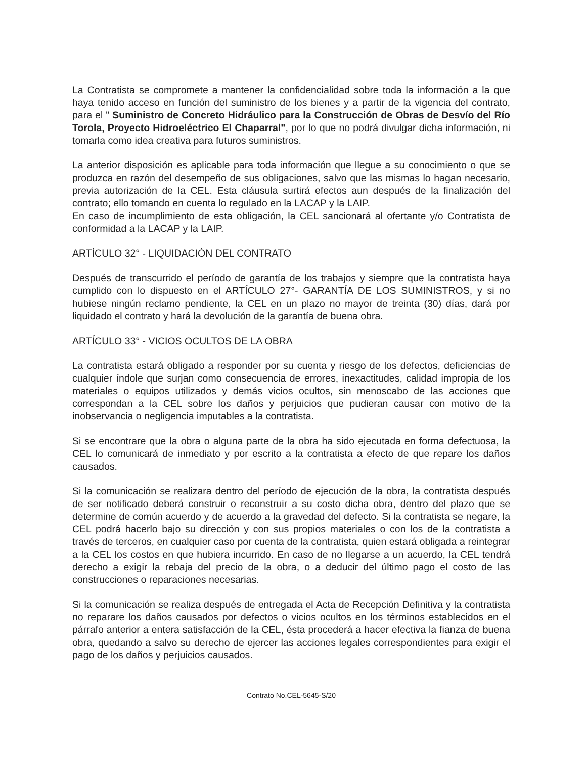La Contratista se compromete a mantener la confidencialidad sobre toda la información a la que haya tenido acceso en función del suministro de los bienes y a partir de la vigencia del contrato, para el " Suministro de Concreto Hidráulico para la Construcción de Obras de Desvío del Río Torola, Proyecto Hidroeléctrico El Chaparral", por lo que no podrá divulgar dicha información, ni tomarla como idea creativa para futuros suministros.
La anterior disposición es aplicable para toda información que llegue a su conocimiento o que se produzca en razón del desempeño de sus obligaciones, salvo que las mismas lo hagan necesario, previa autorización de la CEL. Esta cláusula surtirá efectos aun después de la finalización del contrato; ello tomando en cuenta lo regulado en la LACAP y la LAIP.
En caso de incumplimiento de esta obligación, la CEL sancionará al ofertante y/o Contratista de conformidad a la LACAP y la LAIP.
ARTÍCULO 32° - LIQUIDACIÓN DEL CONTRATO
Después de transcurrido el período de garantía de los trabajos y siempre que la contratista haya cumplido con lo dispuesto en el ARTÍCULO 27°- GARANTÍA DE LOS SUMINISTROS, y si no hubiese ningún reclamo pendiente, la CEL en un plazo no mayor de treinta (30) días, dará por liquidado el contrato y hará la devolución de la garantía de buena obra.
ARTÍCULO 33° - VICIOS OCULTOS DE LA OBRA
La contratista estará obligado a responder por su cuenta y riesgo de los defectos, deficiencias de cualquier índole que surjan como consecuencia de errores, inexactitudes, calidad impropia de los materiales o equipos utilizados y demás vicios ocultos, sin menoscabo de las acciones que correspondan a la CEL sobre los daños y perjuicios que pudieran causar con motivo de la inobservancia o negligencia imputables a la contratista.
Si se encontrare que la obra o alguna parte de la obra ha sido ejecutada en forma defectuosa, la CEL lo comunicará de inmediato y por escrito a la contratista a efecto de que repare los daños causados.
Si la comunicación se realizara dentro del período de ejecución de la obra, la contratista después de ser notificado deberá construir o reconstruir a su costo dicha obra, dentro del plazo que se determine de común acuerdo y de acuerdo a la gravedad del defecto. Si la contratista se negare, la CEL podrá hacerlo bajo su dirección y con sus propios materiales o con los de la contratista a través de terceros, en cualquier caso por cuenta de la contratista, quien estará obligada a reintegrar a la CEL los costos en que hubiera incurrido. En caso de no llegarse a un acuerdo, la CEL tendrá derecho a exigir la rebaja del precio de la obra, o a deducir del último pago el costo de las construcciones o reparaciones necesarias.
Si la comunicación se realiza después de entregada el Acta de Recepción Definitiva y la contratista no reparare los daños causados por defectos o vicios ocultos en los términos establecidos en el párrafo anterior a entera satisfacción de la CEL, ésta procederá a hacer efectiva la fianza de buena obra, quedando a salvo su derecho de ejercer las acciones legales correspondientes para exigir el pago de los daños y perjuicios causados.
Contrato No.CEL-5645-S/20